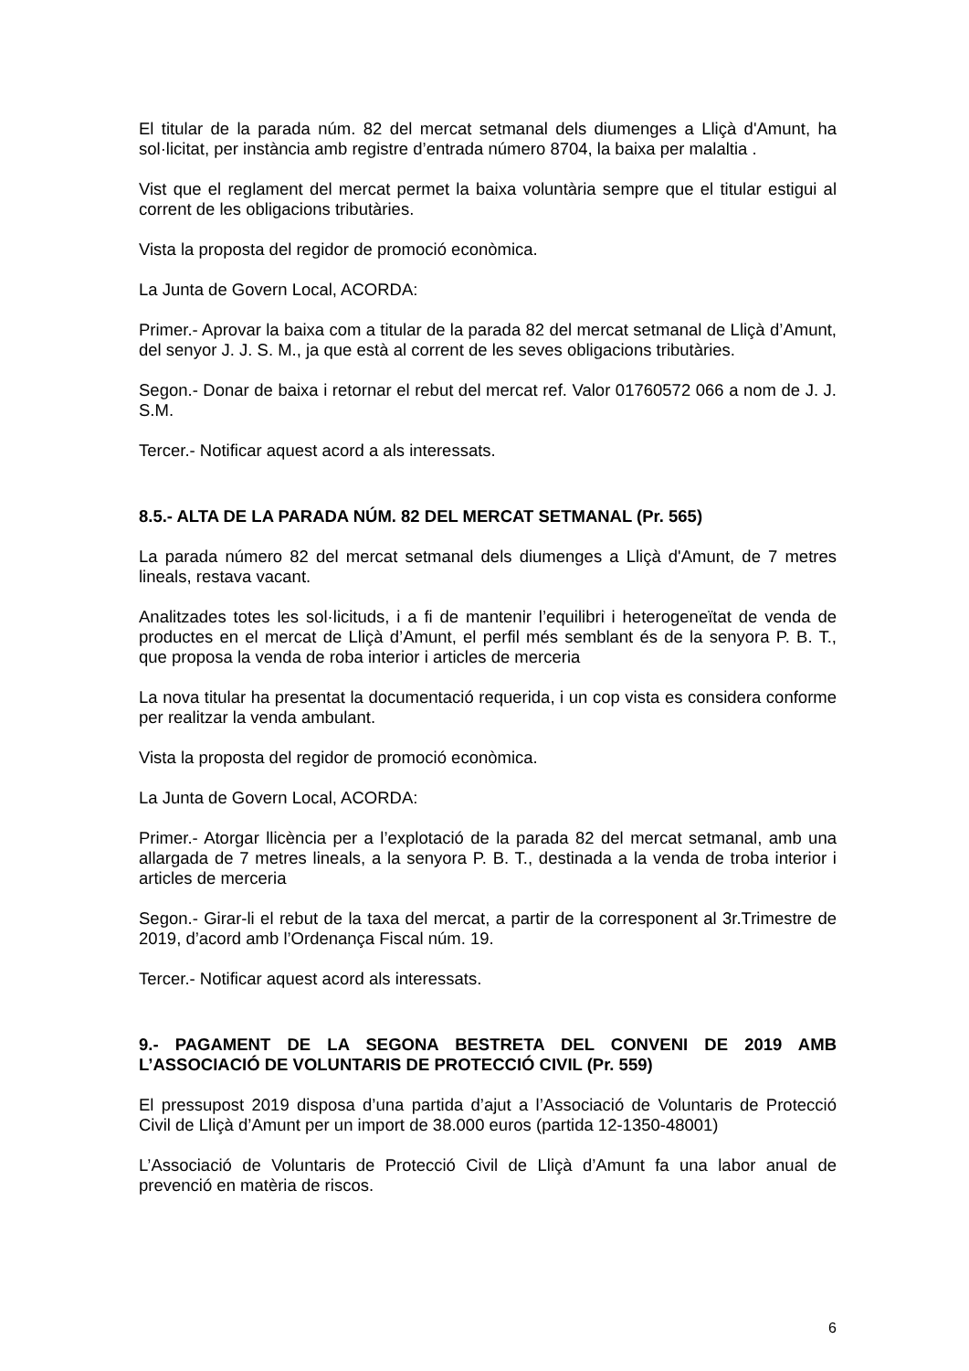El titular de la parada núm. 82 del mercat setmanal dels diumenges a Lliçà d'Amunt, ha sol·licitat, per instància amb registre d’entrada número 8704, la baixa per malaltia .
Vist que el reglament del mercat permet la baixa voluntària sempre que el titular estigui al corrent de les obligacions tributàries.
Vista la proposta del regidor de promoció econòmica.
La Junta de Govern Local, ACORDA:
Primer.- Aprovar la baixa com a titular de la parada 82 del mercat setmanal de Lliçà d’Amunt, del senyor J. J. S. M., ja que està al corrent de les seves obligacions tributàries.
Segon.- Donar de baixa i retornar el rebut del mercat ref. Valor 01760572 066 a nom de J. J. S.M.
Tercer.- Notificar aquest acord a als interessats.
8.5.- ALTA DE LA PARADA NÚM. 82 DEL MERCAT SETMANAL (Pr. 565)
La parada número 82 del mercat setmanal dels diumenges a Lliçà d'Amunt, de 7 metres lineals, restava vacant.
Analitzades totes les sol·licituds, i a fi de mantenir l’equilibri i heterogeneïtat de venda de productes en el mercat de Lliçà d’Amunt, el perfil més semblant és de la senyora P. B. T., que proposa la venda de roba interior i articles de merceria
La nova titular ha presentat la documentació requerida, i un cop vista es considera conforme per realitzar la venda ambulant.
Vista la proposta del regidor de promoció econòmica.
La Junta de Govern Local, ACORDA:
Primer.- Atorgar llicència per a l’explotació de la parada 82 del mercat setmanal, amb una allargada de 7 metres lineals, a la senyora P. B. T., destinada a la venda de troba interior i articles de merceria
Segon.- Girar-li el rebut de la taxa del mercat, a partir de la corresponent al 3r.Trimestre de 2019, d’acord amb l’Ordenança Fiscal núm. 19.
Tercer.- Notificar aquest acord als interessats.
9.- PAGAMENT DE LA SEGONA BESTRETA DEL CONVENI DE 2019 AMB L’ASSOCIACIÓ DE VOLUNTARIS DE PROTECCIÓ CIVIL (Pr. 559)
El pressupost 2019 disposa d’una partida d’ajut a l’Associació de Voluntaris de Protecció Civil de Lliçà d’Amunt per un import de 38.000 euros (partida 12-1350-48001)
L’Associació de Voluntaris de Protecció Civil de Lliçà d’Amunt fa una labor anual de prevenció en matèria de riscos.
6